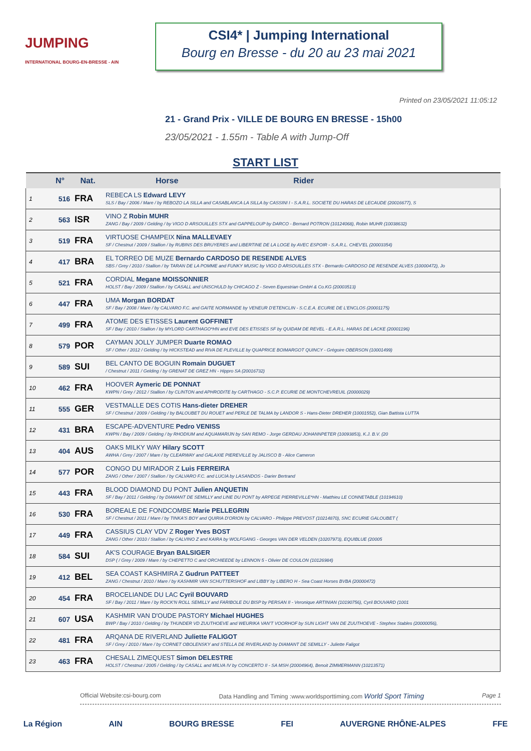JUMPING
INTERNATIONAL BOURG-EN-BRESSE - AIN
CSI4* | Jumping International
Bourg en Bresse - du 20 au 23 mai 2021
Printed on 23/05/2021 11:05:12
21 - Grand Prix - VILLE DE BOURG EN BRESSE - 15h00
23/05/2021 - 1.55m - Table A with Jump-Off
START LIST
| | N° | Nat. | Horse Rider |
| --- | --- | --- | --- |
| 1 | 516 | FRA | REBECA LS Edward LEVY SLS / Bay / 2006 / Mare / by REBOZO LA SILLA and CASABLANCA LA SILLA by CASSINI I - S.A.R.L. SOCIETE DU HARAS DE LECAUDE (20016677), S |
| 2 | 563 | ISR | VINO Z Robin MUHR ZANG / Bay / 2009 / Gelding / by VIGO D ARSOUILLES STX and GAPPELOUP by DARCO - Bernard POTRON (10124068), Robin MUHR (10038632) |
| 3 | 519 | FRA | VIRTUOSE CHAMPEIX Nina MALLEVAEY SF / Chestnut / 2009 / Stallion / by RUBINS DES BRUYERES and LIBERTINE DE LA LOGE by AVEC ESPOIR - S.A.R.L. CHEV'EL (20003354) |
| 4 | 417 | BRA | EL TORREO DE MUZE Bernardo CARDOSO DE RESENDE ALVES SBS / Grey / 2010 / Stallion / by TARAN DE LA POMME and FUNKY MUSIC by VIGO D ARSOUILLES STX - Bernardo CARDOSO DE RESENDE ALVES (10000472), Jo |
| 5 | 521 | FRA | CORDIAL Megane MOISSONNIER HOLST / Bay / 2009 / Stallion / by CASALL and UNSCHULD by CHICAGO Z - Seven Equestrian GmbH & Co.KG (20003513) |
| 6 | 447 | FRA | UMA Morgan BORDAT SF / Bay / 2008 / Mare / by CALVARO F.C. and GAITE NORMANDE by VENEUR D'ETENCLIN - S.C.E.A. ECURIE DE L'ENCLOS (20001175) |
| 7 | 499 | FRA | ATOME DES ETISSES Laurent GOFFINET SF / Bay / 2010 / Stallion / by MYLORD CARTHAGO*HN and EVE DES ETISSES SF by QUIDAM DE REVEL - E.A.R.L. HARAS DE LACKE (20001196) |
| 8 | 579 | POR | CAYMAN JOLLY JUMPER Duarte ROMAO SF / Other / 2012 / Gelding / by HICKSTEAD and RIVA DE PLEVILLE by QUAPRICE BOIMARGOT QUINCY - Grégoire OBERSON (10001499) |
| 9 | 589 | SUI | BEL CANTO DE BOGUIN Romain DUGUET / Chestnut / 2011 / Gelding / by GRENAT DE GREZ HN - Hippro SA (20016732) |
| 10 | 462 | FRA | HOOVER Aymeric DE PONNAT KWPN / Grey / 2012 / Stallion / by CLINTON and APHRODITE by CARTHAGO - S.C.P. ECURIE DE MONTCHEVREUIL (20000029) |
| 11 | 555 | GER | VESTMALLE DES COTIS Hans-dieter DREHER SF / Chestnut / 2009 / Gelding / by BALOUBET DU ROUET and PERLE DE TALMA by LANDOR S - Hans-Dieter DREHER (10001552), Gian Battista LUTTA |
| 12 | 431 | BRA | ESCAPE-ADVENTURE Pedro VENISS KWPN / Bay / 2009 / Gelding / by RHODIUM and AQUAMARIJN by SAN REMO - Jorge GERDAU JOHANNPETER (10093853), K.J. B.V. (20 |
| 13 | 404 | AUS | OAKS MILKY WAY Hilary SCOTT AWHA / Grey / 2007 / Mare / by CLEARWAY and GALAXIE PIEREVILLE by JALISCO B - Alice Cameron |
| 14 | 577 | POR | CONGO DU MIRADOR Z Luis FERREIRA ZANG / Other / 2007 / Stallion / by CALVARO F.C. and LUCIA by LASANDOS - Darier Bertrand |
| 15 | 443 | FRA | BLOOD DIAMOND DU PONT Julien ANQUETIN SF / Bay / 2011 / Gelding / by DIAMANT DE SEMILLY and LINE DU PONT by ARPEGE PIERREVILLE*HN - Matthieu LE CONNETABLE (10194610) |
| 16 | 530 | FRA | BOREALE DE FONDCOMBE Marie PELLEGRIN SF / Chestnut / 2011 / Mare / by TINKA'S BOY and QUIRIA D'ORION by CALVARO - Philippe PREVOST (10214870), SNC ECURIE GALOUBET ( |
| 17 | 449 | FRA | CASSIUS CLAY VDV Z Roger Yves BOST ZANG / Other / 2010 / Stallion / by CALVINO Z and KAIRA by WOLFGANG - Georges VAN DER VELDEN (10207973), EQUIBLUE (20005 |
| 18 | 584 | SUI | AK'S COURAGE Bryan BALSIGER DSP ( / Grey / 2009 / Mare / by CHEPETTO C and ORCHIEEDE by LENNON 5 - Olivier DE COULON (10126984) |
| 19 | 412 | BEL | SEA COAST KASHMIRA Z Gudrun PATTEET ZANG / Chestnut / 2010 / Mare / by KASHMIR VAN SCHUTTERSHOF and LIBBY by LIBERO H - Sea Coast Horses BVBA (20000472) |
| 20 | 454 | FRA | BROCELIANDE DU LAC Cyril BOUVARD SF / Bay / 2011 / Mare / by ROCK'N ROLL SEMILLY and FARIBOLE DU BISP by PERSAN II - Veronique ARTINIAN (10190756), Cyril BOUVARD (1001 |
| 21 | 607 | USA | KASHMIR VAN D'OUDE PASTORY Michael HUGHES BWP / Bay / 2010 / Gelding / by THUNDER VD ZUUTHOEVE and WEURIKA VAN'T VOORHOF by SUN LIGHT VAN DE ZUUTHOEVE - Stephex Stables (20000056), |
| 22 | 481 | FRA | ARQANA DE RIVERLAND Juliette FALIGOT SF / Grey / 2010 / Mare / by CORNET OBOLENSKY and STELLA DE RIVERLAND by DIAMANT DE SEMILLY - Juliette Faligot |
| 23 | 463 | FRA | CHESALL ZIMEQUEST Simon DELESTRE HOLST / Chestnut / 2005 / Gelding / by CASALL and MILVA IV by CONCERTO II - SA MSH (20004964), Benoit ZIMMERMANN (10213571) |
Official Website:csi-bourg.com Data Handling and Timing :www.worldsporttiming.com World Sport Timing Page 1
La Région AIN BOURG BRESSE FEI AUVERGNE RHÔNE-ALPES FFE